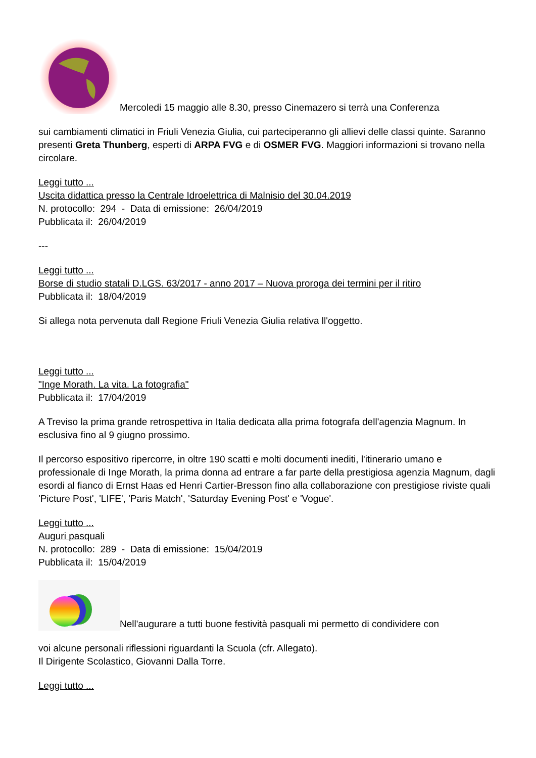Mercoledi 15 maggio alle 8.30, presso Cinemazero si terrà una Conferenza
sui cambiamenti climatici in Friuli Venezia Giulia, cui parteciperanno gli allievi delle classi quinte. Saranno presenti Greta Thunberg, esperti di ARPA FVG e di OSMER FVG. Maggiori informazioni si trovano nella circolare.
Leggi tutto ...
Uscita didattica presso la Centrale Idroelettrica di Malnisio del 30.04.2019
N. protocollo: 294 - Data di emissione: 26/04/2019
Pubblicata il: 26/04/2019
---
Leggi tutto ...
Borse di studio statali D.LGS. 63/2017 - anno 2017 – Nuova proroga dei termini per il ritiro
Pubblicata il: 18/04/2019
Si allega nota pervenuta dall Regione Friuli Venezia Giulia relativa ll'oggetto.
Leggi tutto ...
"Inge Morath. La vita. La fotografia"
Pubblicata il: 17/04/2019
A Treviso la prima grande retrospettiva in Italia dedicata alla prima fotografa dell'agenzia Magnum. In esclusiva fino al 9 giugno prossimo.
Il percorso espositivo ripercorre, in oltre 190 scatti e molti documenti inediti, l'itinerario umano e professionale di Inge Morath, la prima donna ad entrare a far parte della prestigiosa agenzia Magnum, dagli esordi al fianco di Ernst Haas ed Henri Cartier-Bresson fino alla collaborazione con prestigiose riviste quali 'Picture Post', 'LIFE', 'Paris Match', 'Saturday Evening Post' e 'Vogue'.
Leggi tutto ...
Auguri pasquali
N. protocollo: 289 - Data di emissione: 15/04/2019
Pubblicata il: 15/04/2019
Nell'augurare a tutti buone festività pasquali mi permetto di condividere con
voi alcune personali riflessioni riguardanti la Scuola (cfr. Allegato).
Il Dirigente Scolastico, Giovanni Dalla Torre.
Leggi tutto ...